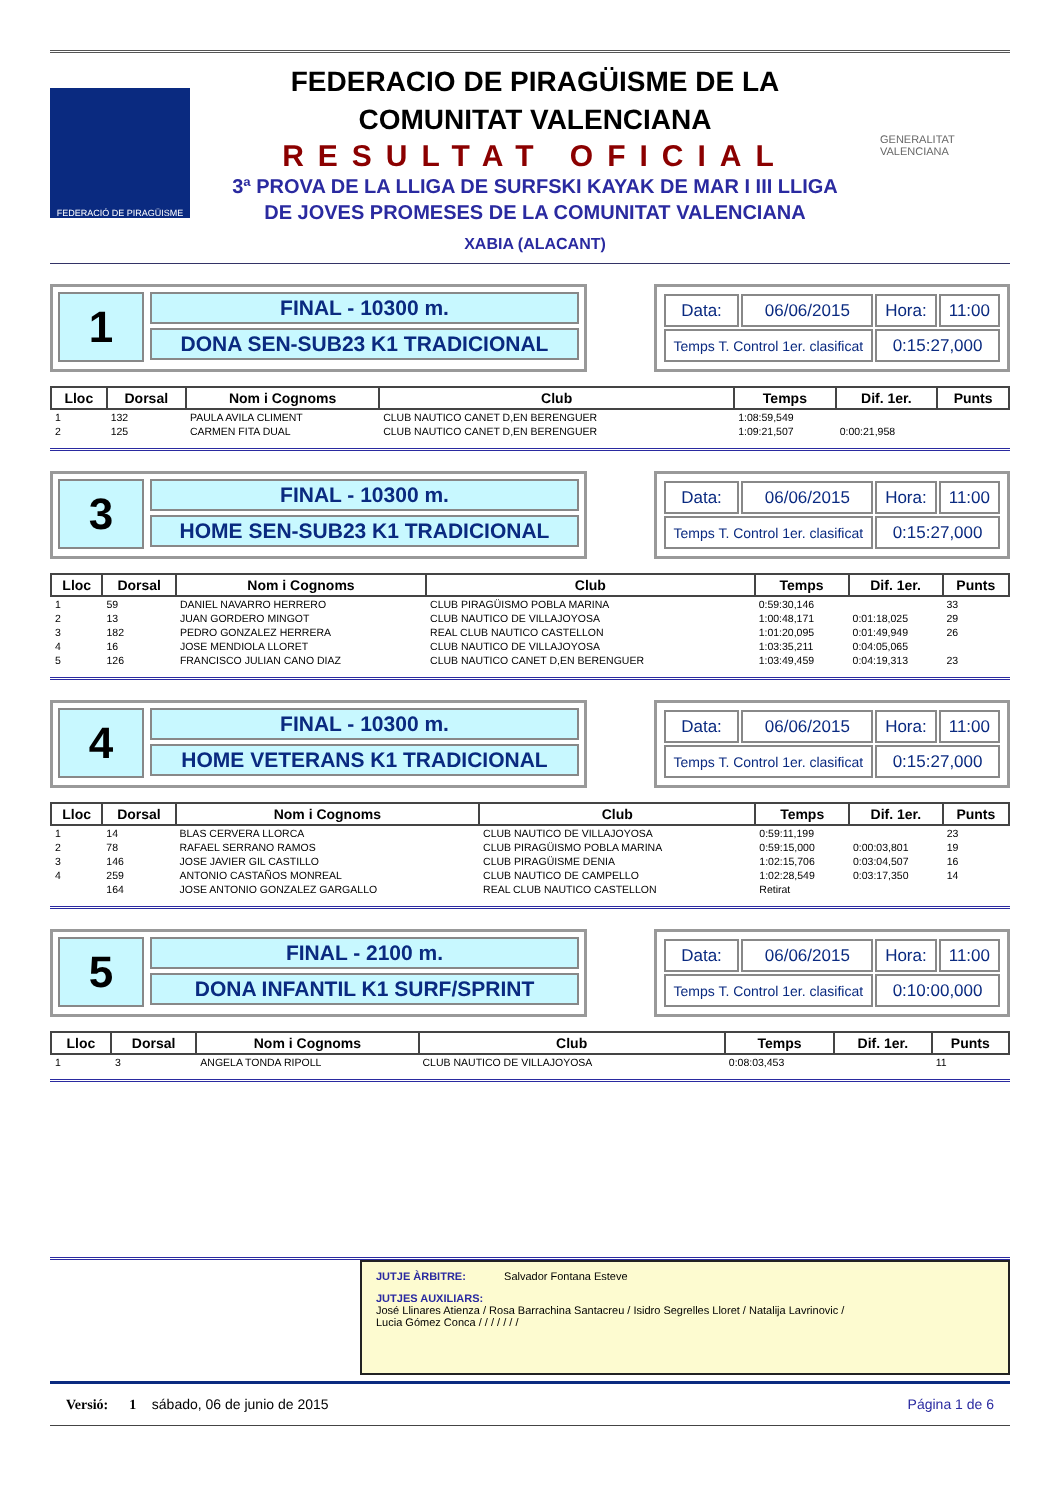FEDERACIÓ DE PIRAGÜISME
FEDERACIO DE PIRAGÜISME DE LA
COMUNITAT VALENCIANA
RESULTAT OFICIAL
3ª PROVA DE LA LLIGA DE SURFSKI KAYAK DE MAR I III LLIGA
DE JOVES PROMESES DE LA COMUNITAT VALENCIANA
XABIA (ALACANT)
GENERALITAT VALENCIANA
1
FINAL - 10300 m.
DONA SEN-SUB23 K1 TRADICIONAL
| Data: | 06/06/2015 | Hora: | 11:00 |
| Temps T. Control 1er. clasificat | | 0:15:27,000 | |
| Lloc | Dorsal | Nom i Cognoms | Club | Temps | Dif. 1er. | Punts |
| --- | --- | --- | --- | --- | --- | --- |
| 1 | 132 | PAULA AVILA CLIMENT | CLUB NAUTICO CANET D,EN BERENGUER | 1:08:59,549 | | |
| 2 | 125 | CARMEN FITA DUAL | CLUB NAUTICO CANET D,EN BERENGUER | 1:09:21,507 | 0:00:21,958 | |
3
FINAL - 10300 m.
HOME SEN-SUB23 K1 TRADICIONAL
| Data: | 06/06/2015 | Hora: | 11:00 |
| Temps T. Control 1er. clasificat | | 0:15:27,000 | |
| Lloc | Dorsal | Nom i Cognoms | Club | Temps | Dif. 1er. | Punts |
| --- | --- | --- | --- | --- | --- | --- |
| 1 | 59 | DANIEL NAVARRO HERRERO | CLUB PIRAGÜISMO POBLA MARINA | 0:59:30,146 | | 33 |
| 2 | 13 | JUAN GORDERO MINGOT | CLUB NAUTICO DE VILLAJOYOSA | 1:00:48,171 | 0:01:18,025 | 29 |
| 3 | 182 | PEDRO GONZALEZ HERRERA | REAL CLUB NAUTICO CASTELLON | 1:01:20,095 | 0:01:49,949 | 26 |
| 4 | 16 | JOSE MENDIOLA LLORET | CLUB NAUTICO DE VILLAJOYOSA | 1:03:35,211 | 0:04:05,065 | |
| 5 | 126 | FRANCISCO JULIAN CANO DIAZ | CLUB NAUTICO CANET D,EN BERENGUER | 1:03:49,459 | 0:04:19,313 | 23 |
4
FINAL - 10300 m.
HOME VETERANS K1 TRADICIONAL
| Data: | 06/06/2015 | Hora: | 11:00 |
| Temps T. Control 1er. clasificat | | 0:15:27,000 | |
| Lloc | Dorsal | Nom i Cognoms | Club | Temps | Dif. 1er. | Punts |
| --- | --- | --- | --- | --- | --- | --- |
| 1 | 14 | BLAS CERVERA LLORCA | CLUB NAUTICO DE VILLAJOYOSA | 0:59:11,199 | | 23 |
| 2 | 78 | RAFAEL SERRANO RAMOS | CLUB PIRAGÜISMO POBLA MARINA | 0:59:15,000 | 0:00:03,801 | 19 |
| 3 | 146 | JOSE JAVIER GIL CASTILLO | CLUB PIRAGÜISME DENIA | 1:02:15,706 | 0:03:04,507 | 16 |
| 4 | 259 | ANTONIO CASTAÑOS MONREAL | CLUB NAUTICO DE CAMPELLO | 1:02:28,549 | 0:03:17,350 | 14 |
| | 164 | JOSE ANTONIO GONZALEZ GARGALLO | REAL CLUB NAUTICO CASTELLON | Retirat | | |
5
FINAL - 2100 m.
DONA INFANTIL K1 SURF/SPRINT
| Data: | 06/06/2015 | Hora: | 11:00 |
| Temps T. Control 1er. clasificat | | 0:10:00,000 | |
| Lloc | Dorsal | Nom i Cognoms | Club | Temps | Dif. 1er. | Punts |
| --- | --- | --- | --- | --- | --- | --- |
| 1 | 3 | ANGELA TONDA RIPOLL | CLUB NAUTICO DE VILLAJOYOSA | 0:08:03,453 | | 11 |
JUTJE ÀRBITRE: Salvador Fontana Esteve
JUTJES AUXILIARS: José Llinares Atienza / Rosa Barrachina Santacreu / Isidro Segrelles Lloret / Natalija Lavrinovic / Lucia Gómez Conca / / / / / / /
Versió: 1 sábado, 06 de junio de 2015 Página 1 de 6